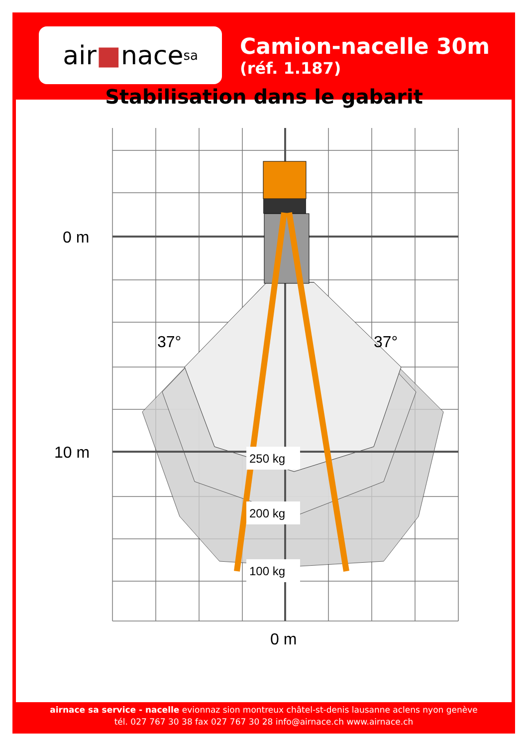air ■ nace sa
Camion-nacelle 30m
(réf. 1.187)
Stabilisation dans le gabarit
250 kg
200 kg
100 kg
37°
37°
0 m
10 m
0 m
airnace sa service - nacelle evionnaz sion montreux châtel-st-denis lausanne aclens nyon genève
tél. 027 767 30 38 fax 027 767 30 28 info@airnace.ch www.airnace.ch